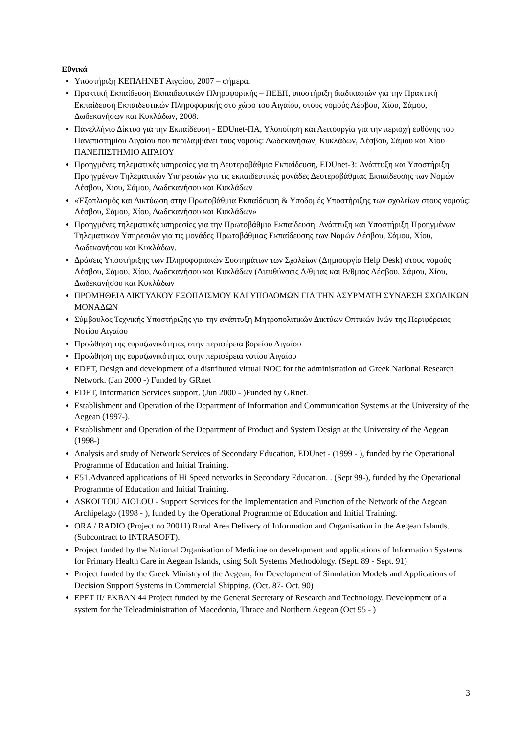Εθνικά
Υποστήριξη ΚΕΠΛΗΝΕΤ Αιγαίου, 2007 – σήμερα.
Πρακτική Εκπαίδευση Εκπαιδευτικών Πληροφορικής – ΠΕΕΠ, υποστήριξη διαδικασιών για την Πρακτική Εκπαίδευση Εκπαιδευτικών Πληροφορικής στο χώρο του Αιγαίου, στους νομούς Λέσβου, Χίου, Σάμου, Δωδεκανήσων και Κυκλάδων, 2008.
Πανελλήνιο Δίκτυο για την Εκπαίδευση - EDUnet-ΠΑ, Υλοποίηση και Λειτουργία για την περιοχή ευθύνης του Πανεπιστημίου Αιγαίου που περιλαμβάνει τους νομούς: Δωδεκανήσων, Κυκλάδων, Λέσβου, Σάμου και Χίου ΠΑΝΕΠΙΣΤΗΜΙΟ ΑΙΓΑΙΟΥ
Προηγμένες τηλεματικές υπηρεσίες για τη Δευτεροβάθμια Εκπαίδευση, EDUnet-3: Ανάπτυξη και Υποστήριξη Προηγμένων Τηλεματικών Υπηρεσιών για τις εκπαιδευτικές μονάδες Δευτεροβάθμιας Εκπαίδευσης των Νομών Λέσβου, Χίου, Σάμου, Δωδεκανήσου και Κυκλάδων
«Έξοπλισμός και Δικτύωση στην Πρωτοβάθμια Εκπαίδευση & Υποδομές Υποστήριξης των σχολείων στους νομούς: Λέσβου, Σάμου, Χίου, Δωδεκανήσου και Κυκλάδων»
Προηγμένες τηλεματικές υπηρεσίες για την Πρωτοβάθμια Εκπαίδευση: Ανάπτυξη και Υποστήριξη Προηγμένων Τηλεματικών Υπηρεσιών για τις μονάδες Πρωτοβάθμιας Εκπαίδευσης των Νομών Λέσβου, Σάμου, Χίου, Δωδεκανήσου και Κυκλάδων.
Δράσεις Υποστήριξης των Πληροφοριακών Συστημάτων των Σχολείων (Δημιουργία Help Desk) στους νομούς Λέσβου, Σάμου, Χίου, Δωδεκανήσου και Κυκλάδων (Διευθύνσεις Α/θμιας και Β/θμιας Λέσβου, Σάμου, Χίου, Δωδεκανήσου και Κυκλάδων
ΠΡΟΜΗΘΕΙΑ ΔΙΚΤΥΑΚΟΥ ΕΞΟΠΛΙΣΜΟΥ ΚΑΙ ΥΠΟΔΟΜΩΝ ΓΙΑ ΤΗΝ ΑΣΥΡΜΑΤΗ ΣΥΝΔΕΣΗ ΣΧΟΛΙΚΩΝ ΜΟΝΑΔΩΝ
Σύμβουλος Τεχνικής Υποστήριξης για την ανάπτυξη Μητροπολιτικών Δικτύων Οπτικών Ινών της Περιφέρειας Νοτίου Αιγαίου
Προώθηση της ευρυζωνικότητας στην περιφέρεια βορείου Αιγαίου
Προώθηση της ευρυζωνικότητας στην περιφέρεια νοτίου Αιγαίου
EDET, Design and development of a distributed virtual NOC for the administration od Greek National Research Network. (Jan 2000 -) Funded by GRnet
EDET, Information Services support. (Jun 2000 - )Funded by GRnet.
Establishment and Operation of the Department of Information and Communication Systems at the University of the Aegean (1997-).
Establishment and Operation of the Department of Product and System Design at the University of the Aegean (1998-)
Analysis and study of Network Services of Secondary Education, EDUnet - (1999 - ), funded by the Operational Programme of Education and Initial Training.
E51.Advanced applications of Hi Speed networks in Secondary Education. . (Sept 99-), funded by the Operational Programme of Education and Initial Training.
ASKOI TOU AIOLOU - Support Services for the Implementation and Function of the Network of the Aegean Archipelago (1998 - ), funded by the Operational Programme of Education and Initial Training.
ORA / RADIO (Project no 20011) Rural Area Delivery of Information and Organisation in the Aegean Islands. (Subcontract to INTRASOFT).
Project funded by the National Organisation of Medicine on development and applications of Information Systems for Primary Health Care in Aegean Islands, using Soft Systems Methodology. (Sept. 89 - Sept. 91)
Project funded by the Greek Ministry of the Aegean, for Development of Simulation Models and Applications of Decision Support Systems in Commercial Shipping. (Oct. 87- Oct. 90)
EPET II/ EKBAN 44 Project funded by the General Secretary of Research and Technology. Development of a system for the Teleadministration of Macedonia, Thrace and Northern Aegean (Oct 95 - )
3